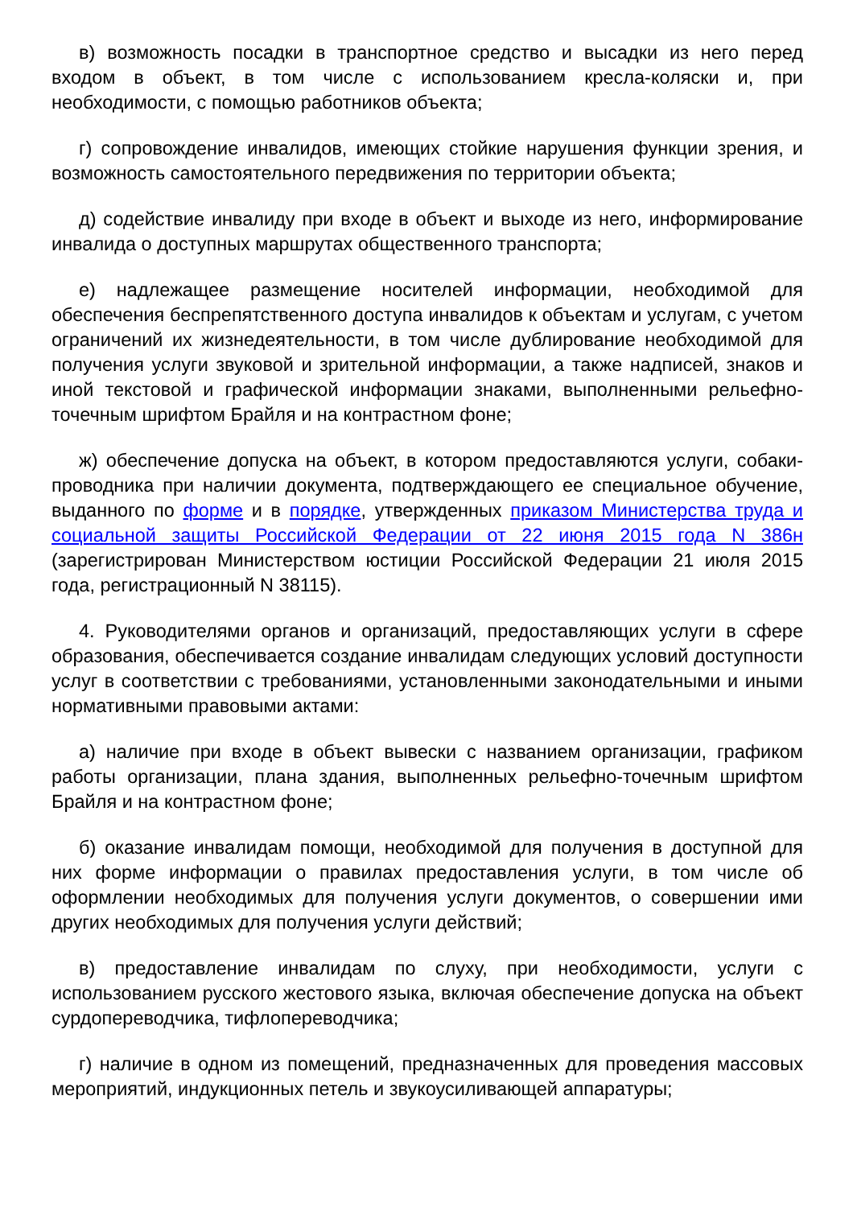в) возможность посадки в транспортное средство и высадки из него перед входом в объект, в том числе с использованием кресла-коляски и, при необходимости, с помощью работников объекта;
г) сопровождение инвалидов, имеющих стойкие нарушения функции зрения, и возможность самостоятельного передвижения по территории объекта;
д) содействие инвалиду при входе в объект и выходе из него, информирование инвалида о доступных маршрутах общественного транспорта;
е) надлежащее размещение носителей информации, необходимой для обеспечения беспрепятственного доступа инвалидов к объектам и услугам, с учетом ограничений их жизнедеятельности, в том числе дублирование необходимой для получения услуги звуковой и зрительной информации, а также надписей, знаков и иной текстовой и графической информации знаками, выполненными рельефно-точечным шрифтом Брайля и на контрастном фоне;
ж) обеспечение допуска на объект, в котором предоставляются услуги, собаки-проводника при наличии документа, подтверждающего ее специальное обучение, выданного по форме и в порядке, утвержденных приказом Министерства труда и социальной защиты Российской Федерации от 22 июня 2015 года N 386н (зарегистрирован Министерством юстиции Российской Федерации 21 июля 2015 года, регистрационный N 38115).
4. Руководителями органов и организаций, предоставляющих услуги в сфере образования, обеспечивается создание инвалидам следующих условий доступности услуг в соответствии с требованиями, установленными законодательными и иными нормативными правовыми актами:
а) наличие при входе в объект вывески с названием организации, графиком работы организации, плана здания, выполненных рельефно-точечным шрифтом Брайля и на контрастном фоне;
б) оказание инвалидам помощи, необходимой для получения в доступной для них форме информации о правилах предоставления услуги, в том числе об оформлении необходимых для получения услуги документов, о совершении ими других необходимых для получения услуги действий;
в) предоставление инвалидам по слуху, при необходимости, услуги с использованием русского жестового языка, включая обеспечение допуска на объект сурдопереводчика, тифлопереводчика;
г) наличие в одном из помещений, предназначенных для проведения массовых мероприятий, индукционных петель и звукоусиливающей аппаратуры;